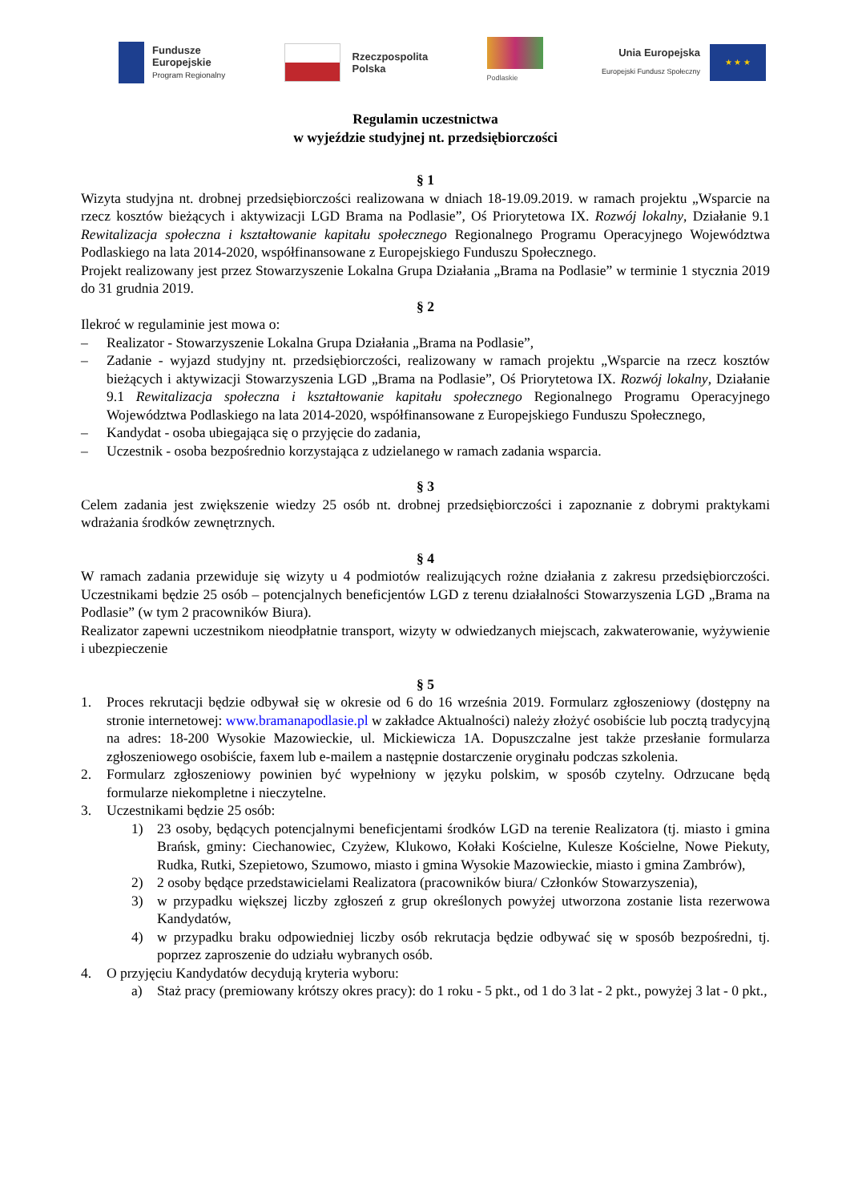Fundusze
Europejskie
Program Regionalny
Rzeczpospolita
Polska
Podlaskie
Unia Europejska
Europejski Fundusz Społeczny
★ ★ ★
Regulamin uczestnictwa
w wyjeździe studyjnej nt. przedsiębiorczości
§ 1
Wizyta studyjna nt. drobnej przedsiębiorczości realizowana w dniach 18-19.09.2019. w ramach projektu „Wsparcie na rzecz kosztów bieżących i aktywizacji LGD Brama na Podlasie”, Oś Priorytetowa IX. Rozwój lokalny, Działanie 9.1 Rewitalizacja społeczna i kształtowanie kapitału społecznego Regionalnego Programu Operacyjnego Województwa Podlaskiego na lata 2014-2020, współfinansowane z Europejskiego Funduszu Społecznego.
Projekt realizowany jest przez Stowarzyszenie Lokalna Grupa Działania „Brama na Podlasie” w terminie 1 stycznia 2019 do 31 grudnia 2019.
§ 2
Ilekroć w regulaminie jest mowa o:
– Realizator - Stowarzyszenie Lokalna Grupa Działania „Brama na Podlasie”,
– Zadanie - wyjazd studyjny nt. przedsiębiorczości, realizowany w ramach projektu „Wsparcie na rzecz kosztów bieżących i aktywizacji Stowarzyszenia LGD „Brama na Podlasie”, Oś Priorytetowa IX. Rozwój lokalny, Działanie 9.1 Rewitalizacja społeczna i kształtowanie kapitału społecznego Regionalnego Programu Operacyjnego Województwa Podlaskiego na lata 2014-2020, współfinansowane z Europejskiego Funduszu Społecznego,
– Kandydat - osoba ubiegająca się o przyjęcie do zadania,
– Uczestnik - osoba bezpośrednio korzystająca z udzielanego w ramach zadania wsparcia.
§ 3
Celem zadania jest zwiększenie wiedzy 25 osób nt. drobnej przedsiębiorczości i zapoznanie z dobrymi praktykami wdrażania środków zewnętrznych.
§ 4
W ramach zadania przewiduje się wizyty u 4 podmiotów realizujących rożne działania z zakresu przedsiębiorczości. Uczestnikami będzie 25 osób – potencjalnych beneficjentów LGD z terenu działalności Stowarzyszenia LGD „Brama na Podlasie” (w tym 2 pracowników Biura).
Realizator zapewni uczestnikom nieodpłatnie transport, wizyty w odwiedzanych miejscach, zakwaterowanie, wyżywienie i ubezpieczenie
§ 5
1. Proces rekrutacji będzie odbywał się w okresie od 6 do 16 września 2019. Formularz zgłoszeniowy (dostępny na stronie internetowej: www.bramanapodlasie.pl w zakładce Aktualności) należy złożyć osobiście lub pocztą tradycyjną na adres: 18-200 Wysokie Mazowieckie, ul. Mickiewicza 1A. Dopuszczalne jest także przesłanie formularza zgłoszeniowego osobiście, faxem lub e-mailem a następnie dostarczenie oryginału podczas szkolenia.
2. Formularz zgłoszeniowy powinien być wypełniony w języku polskim, w sposób czytelny. Odrzucane będą formularze niekompletne i nieczytelne.
3. Uczestnikami będzie 25 osób:
1) 23 osoby, będących potencjalnymi beneficjentami środków LGD na terenie Realizatora (tj. miasto i gmina Brańsk, gminy: Ciechanowiec, Czyżew, Klukowo, Kołaki Kościelne, Kulesze Kościelne, Nowe Piekuty, Rudka, Rutki, Szepietowo, Szumowo, miasto i gmina Wysokie Mazowieckie, miasto i gmina Zambrów),
2) 2 osoby będące przedstawicielami Realizatora (pracowników biura/ Członków Stowarzyszenia),
3) w przypadku większej liczby zgłoszeń z grup określonych powyżej utworzona zostanie lista rezerwowa Kandydatów,
4) w przypadku braku odpowiedniej liczby osób rekrutacja będzie odbywać się w sposób bezpośredni, tj. poprzez zaproszenie do udziału wybranych osób.
4. O przyjęciu Kandydatów decydują kryteria wyboru:
a) Staż pracy (premiowany krótszy okres pracy): do 1 roku - 5 pkt., od 1 do 3 lat - 2 pkt., powyżej 3 lat - 0 pkt.,